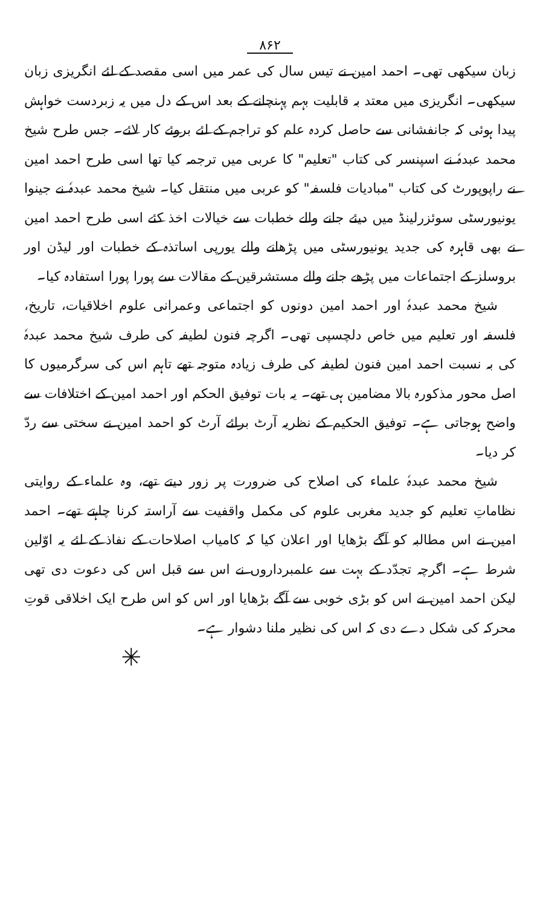۸۶۲
زبان سیکھی تھی۔ احمد امین نے تیس سال کی عمر میں اسی مقصد کے لئے انگریزی زبان سیکھی۔ انگریزی میں معتد بہ قابلیت بہم پہنچانے کے بعد اس کے دل میں یہ زبردست خواہش پیدا ہوئی کہ جانفشانی سے حاصل کردہ علم کو تراجم کے لئے بروئے کار لائے۔ جس طرح شیخ محمد عبدہٗ نے اسپنسر کی کتاب "تعلیم" کا عربی میں ترجمہ کیا تھا اسی طرح احمد امین نے راپوپورٹ کی کتاب "مبادیات فلسفہ" کو عربی میں منتقل کیا۔ شیخ محمد عبدہٗ نے جینوا یونیورسٹی سوئزرلینڈ میں دیئے جانے والے خطبات سے خیالات اخذ کئے اسی طرح احمد امین نے بھی قاہرہ کی جدید یونیورسٹی میں پڑھانے والے یورپی اساتذہ کے خطبات اور لیڈن اور بروسلز کے اجتماعات میں پڑھے جانے والے مستشرقین کے مقالات سے پورا پورا استفادہ کیا۔
شیخ محمد عبدہٗ اور احمد امین دونوں کو اجتماعی وعمرانی علوم اخلاقیات، تاریخ، فلسفہ اور تعلیم میں خاص دلچسپی تھی۔ اگرچہ فنون لطیفہ کی طرف شیخ محمد عبدہٗ کی بہ نسبت احمد امین فنون لطیفہ کی طرف زیادہ متوجہ تھے تاہم اس کی سرگرمیوں کا اصل محور مذکورہ بالا مضامین ہی تھے۔ یہ بات توفیق الحکم اور احمد امین کے اختلافات سے واضح ہوجاتی ہے۔ توفیق الحکیم کے نظریہ آرٹ برائے آرٹ کو احمد امین نے سختی سے ردّ کر دیا۔
شیخ محمد عبدہٗ علماء کی اصلاح کی ضرورت پر زور دیتے تھے، وہ علماء کے روایتی نظاماتِ تعلیم کو جدید مغربی علوم کی مکمل واقفیت سے آراستہ کرنا چاہتے تھے۔ احمد امین نے اس مطالبہ کو آگے بڑھایا اور اعلان کیا کہ کامیاب اصلاحات کے نفاذ کے لئے یہ اوّلین شرط ہے۔ اگرچہ تجدّد کے بہت سے علمبرداروں نے اس سے قبل اس کی دعوت دی تھی لیکن احمد امین نے اس کو بڑی خوبی سے آگے بڑھایا اور اس کو اس طرح ایک اخلاقی قوتِ محرکہ کی شکل دے دی کہ اس کی نظیر ملنا دشوار ہے۔
✳